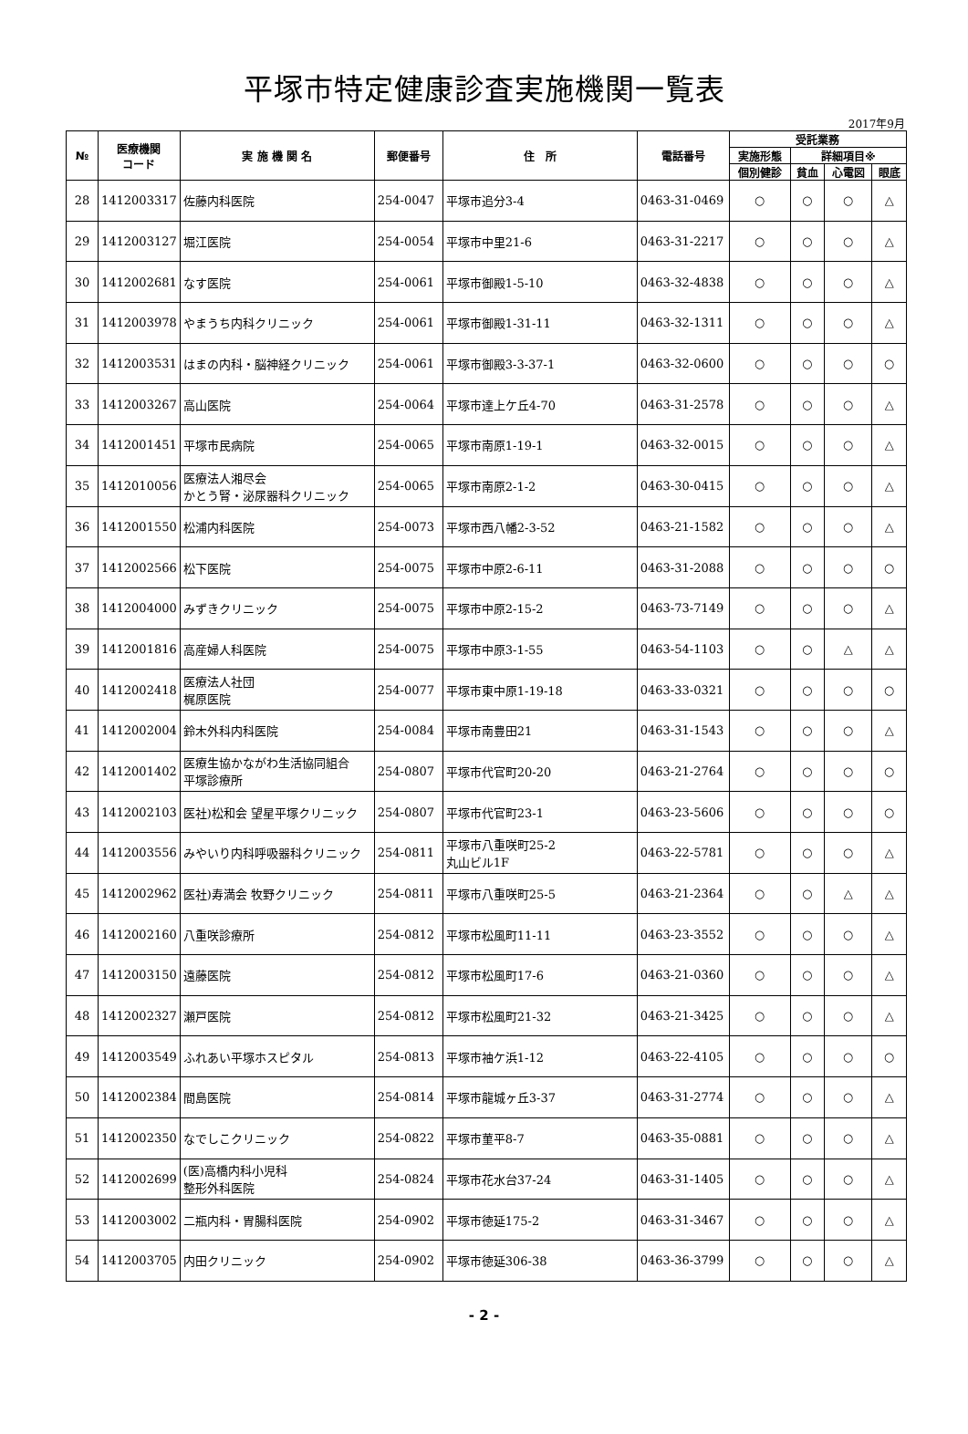平塚市特定健康診査実施機関一覧表
2017年9月
| № | 医療機関 コード | 実 施 機 関 名 | 郵便番号 | 住 所 | 電話番号 | 受託業務 | | | |
| --- | --- | --- | --- | --- | --- | --- | --- | --- | --- |
| | | | | | | 実施形態 | 詳細項目※ | | |
| | | | | | | 個別健診 | 貧血 | 心電図 | 眼底 |
| 28 | 1412003317 | 佐藤内科医院 | 254-0047 | 平塚市追分3-4 | 0463-31-0469 | ○ | ○ | ○ | △ |
| 29 | 1412003127 | 堀江医院 | 254-0054 | 平塚市中里21-6 | 0463-31-2217 | ○ | ○ | ○ | △ |
| 30 | 1412002681 | なす医院 | 254-0061 | 平塚市御殿1-5-10 | 0463-32-4838 | ○ | ○ | ○ | △ |
| 31 | 1412003978 | やまうち内科クリニック | 254-0061 | 平塚市御殿1-31-11 | 0463-32-1311 | ○ | ○ | ○ | △ |
| 32 | 1412003531 | はまの内科・脳神経クリニック | 254-0061 | 平塚市御殿3-3-37-1 | 0463-32-0600 | ○ | ○ | ○ | ○ |
| 33 | 1412003267 | 高山医院 | 254-0064 | 平塚市達上ケ丘4-70 | 0463-31-2578 | ○ | ○ | ○ | △ |
| 34 | 1412001451 | 平塚市民病院 | 254-0065 | 平塚市南原1-19-1 | 0463-32-0015 | ○ | ○ | ○ | △ |
| 35 | 1412010056 | 医療法人湘尽会 かとう腎・泌尿器科クリニック | 254-0065 | 平塚市南原2-1-2 | 0463-30-0415 | ○ | ○ | ○ | △ |
| 36 | 1412001550 | 松浦内科医院 | 254-0073 | 平塚市西八幡2-3-52 | 0463-21-1582 | ○ | ○ | ○ | △ |
| 37 | 1412002566 | 松下医院 | 254-0075 | 平塚市中原2-6-11 | 0463-31-2088 | ○ | ○ | ○ | ○ |
| 38 | 1412004000 | みずきクリニック | 254-0075 | 平塚市中原2-15-2 | 0463-73-7149 | ○ | ○ | ○ | △ |
| 39 | 1412001816 | 高産婦人科医院 | 254-0075 | 平塚市中原3-1-55 | 0463-54-1103 | ○ | ○ | △ | △ |
| 40 | 1412002418 | 医療法人社団 梶原医院 | 254-0077 | 平塚市東中原1-19-18 | 0463-33-0321 | ○ | ○ | ○ | ○ |
| 41 | 1412002004 | 鈴木外科内科医院 | 254-0084 | 平塚市南豊田21 | 0463-31-1543 | ○ | ○ | ○ | △ |
| 42 | 1412001402 | 医療生協かながわ生活協同組合 平塚診療所 | 254-0807 | 平塚市代官町20-20 | 0463-21-2764 | ○ | ○ | ○ | ○ |
| 43 | 1412002103 | 医社)松和会 望星平塚クリニック | 254-0807 | 平塚市代官町23-1 | 0463-23-5606 | ○ | ○ | ○ | ○ |
| 44 | 1412003556 | みやいり内科呼吸器科クリニック | 254-0811 | 平塚市八重咲町25-2 丸山ビル1F | 0463-22-5781 | ○ | ○ | ○ | △ |
| 45 | 1412002962 | 医社)寿満会 牧野クリニック | 254-0811 | 平塚市八重咲町25-5 | 0463-21-2364 | ○ | ○ | △ | △ |
| 46 | 1412002160 | 八重咲診療所 | 254-0812 | 平塚市松風町11-11 | 0463-23-3552 | ○ | ○ | ○ | △ |
| 47 | 1412003150 | 遠藤医院 | 254-0812 | 平塚市松風町17-6 | 0463-21-0360 | ○ | ○ | ○ | △ |
| 48 | 1412002327 | 瀬戸医院 | 254-0812 | 平塚市松風町21-32 | 0463-21-3425 | ○ | ○ | ○ | △ |
| 49 | 1412003549 | ふれあい平塚ホスピタル | 254-0813 | 平塚市袖ケ浜1-12 | 0463-22-4105 | ○ | ○ | ○ | ○ |
| 50 | 1412002384 | 間島医院 | 254-0814 | 平塚市龍城ヶ丘3-37 | 0463-31-2774 | ○ | ○ | ○ | △ |
| 51 | 1412002350 | なでしこクリニック | 254-0822 | 平塚市菫平8-7 | 0463-35-0881 | ○ | ○ | ○ | △ |
| 52 | 1412002699 | (医)高橋内科小児科 整形外科医院 | 254-0824 | 平塚市花水台37-24 | 0463-31-1405 | ○ | ○ | ○ | △ |
| 53 | 1412003002 | 二瓶内科・胃腸科医院 | 254-0902 | 平塚市徳延175-2 | 0463-31-3467 | ○ | ○ | ○ | △ |
| 54 | 1412003705 | 内田クリニック | 254-0902 | 平塚市徳延306-38 | 0463-36-3799 | ○ | ○ | ○ | △ |
- 2 -